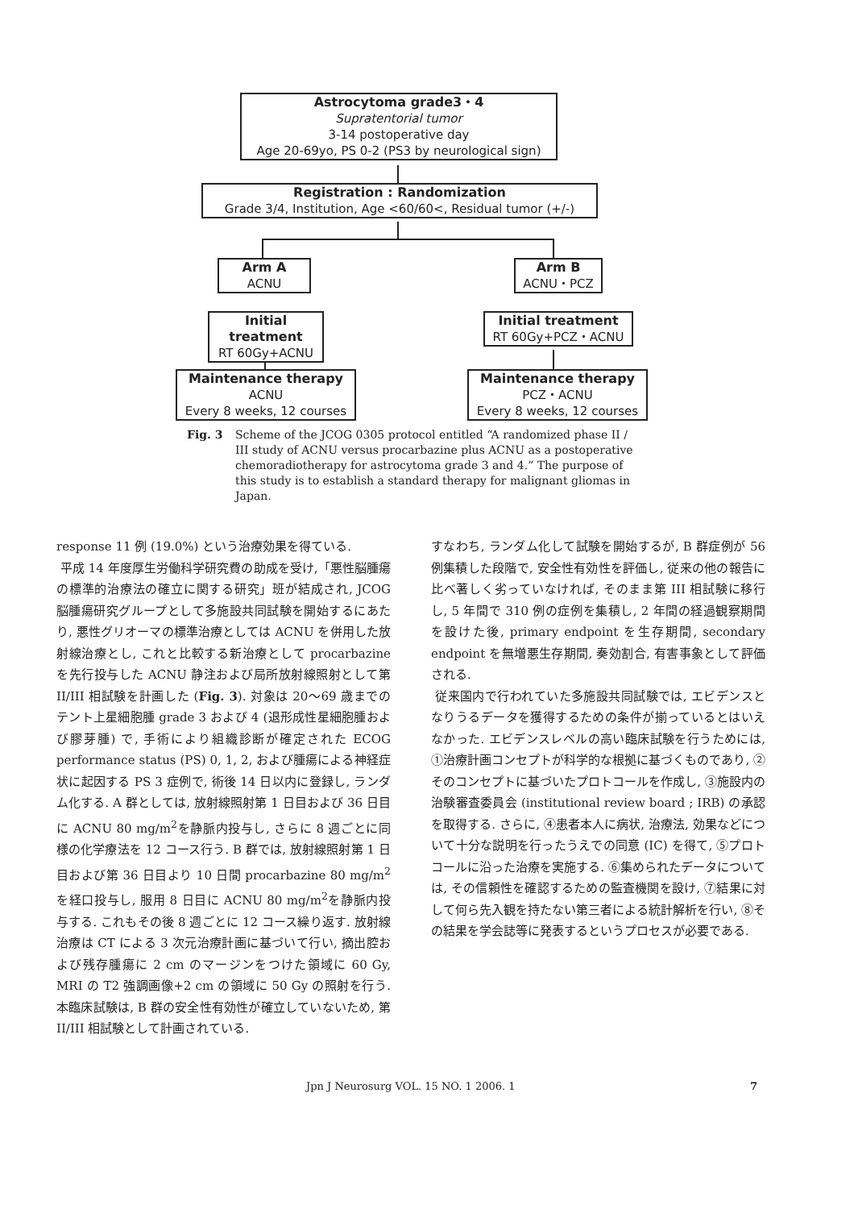Astrocytoma grade3・4
Supratentorial tumor
3-14 postoperative day
Age 20-69yo, PS 0-2 (PS3 by neurological sign)
Registration : Randomization
Grade 3/4, Institution, Age <60/60<, Residual tumor (+/-)
Arm A
ACNU
Arm B
ACNU・PCZ
Initial treatment
RT 60Gy+ACNU
Initial treatment
RT 60Gy+PCZ・ACNU
Maintenance therapy
ACNU
Every 8 weeks, 12 courses
Maintenance therapy
PCZ・ACNU
Every 8 weeks, 12 courses
Fig. 3 Scheme of the JCOG 0305 protocol entitled “A randomized phase II / III study of ACNU versus procarbazine plus ACNU as a postoperative chemoradiotherapy for astrocytoma grade 3 and 4.” The purpose of this study is to establish a standard therapy for malignant gliomas in Japan.
response 11 例 (19.0%) という治療効果を得ている.
平成 14 年度厚生労働科学研究費の助成を受け,「悪性脳腫瘍の標準的治療法の確立に関する研究」班が結成され, JCOG 脳腫瘍研究グループとして多施設共同試験を開始するにあたり, 悪性グリオーマの標準治療としては ACNU を併用した放射線治療とし, これと比較する新治療として procarbazine を先行投与した ACNU 静注および局所放射線照射として第 II/III 相試験を計画した (Fig. 3). 対象は 20〜69 歳までのテント上星細胞腫 grade 3 および 4 (退形成性星細胞腫および膠芽腫) で, 手術により組織診断が確定された ECOG performance status (PS) 0, 1, 2, および腫瘍による神経症状に起因する PS 3 症例で, 術後 14 日以内に登録し, ランダム化する. A 群としては, 放射線照射第 1 日目および 36 日目に ACNU 80 mg/m<sup>2</sup>を静脈内投与し, さらに 8 週ごとに同様の化学療法を 12 コース行う. B 群では, 放射線照射第 1 日目および第 36 日目より 10 日間 procarbazine 80 mg/m<sup>2</sup>を経口投与し, 服用 8 日目に ACNU 80 mg/m<sup>2</sup>を静脈内投与する. これもその後 8 週ごとに 12 コース繰り返す. 放射線治療は CT による 3 次元治療計画に基づいて行い, 摘出腔および残存腫瘍に 2 cm のマージンをつけた領域に 60 Gy, MRI の T2 強調画像+2 cm の領域に 50 Gy の照射を行う. 本臨床試験は, B 群の安全性有効性が確立していないため, 第 II/III 相試験として計画されている.
すなわち, ランダム化して試験を開始するが, B 群症例が 56 例集積した段階で, 安全性有効性を評価し, 従来の他の報告に比べ著しく劣っていなければ, そのまま第 III 相試験に移行し, 5 年間で 310 例の症例を集積し, 2 年間の経過観察期間を設けた後, primary endpoint を生存期間, secondary endpoint を無増悪生存期間, 奏効割合, 有害事象として評価される.
従来国内で行われていた多施設共同試験では, エビデンスとなりうるデータを獲得するための条件が揃っているとはいえなかった. エビデンスレベルの高い臨床試験を行うためには, ①治療計画コンセプトが科学的な根拠に基づくものであり, ②そのコンセプトに基づいたプロトコールを作成し, ③施設内の治験審査委員会 (institutional review board ; IRB) の承認を取得する. さらに, ④患者本人に病状, 治療法, 効果などについて十分な説明を行ったうえでの同意 (IC) を得て, ⑤プロトコールに沿った治療を実施する. ⑥集められたデータについては, その信頼性を確認するための監査機関を設け, ⑦結果に対して何ら先入観を持たない第三者による統計解析を行い, ⑧その結果を学会誌等に発表するというプロセスが必要である.
Jpn J Neurosurg VOL. 15 NO. 1 2006. 1 7